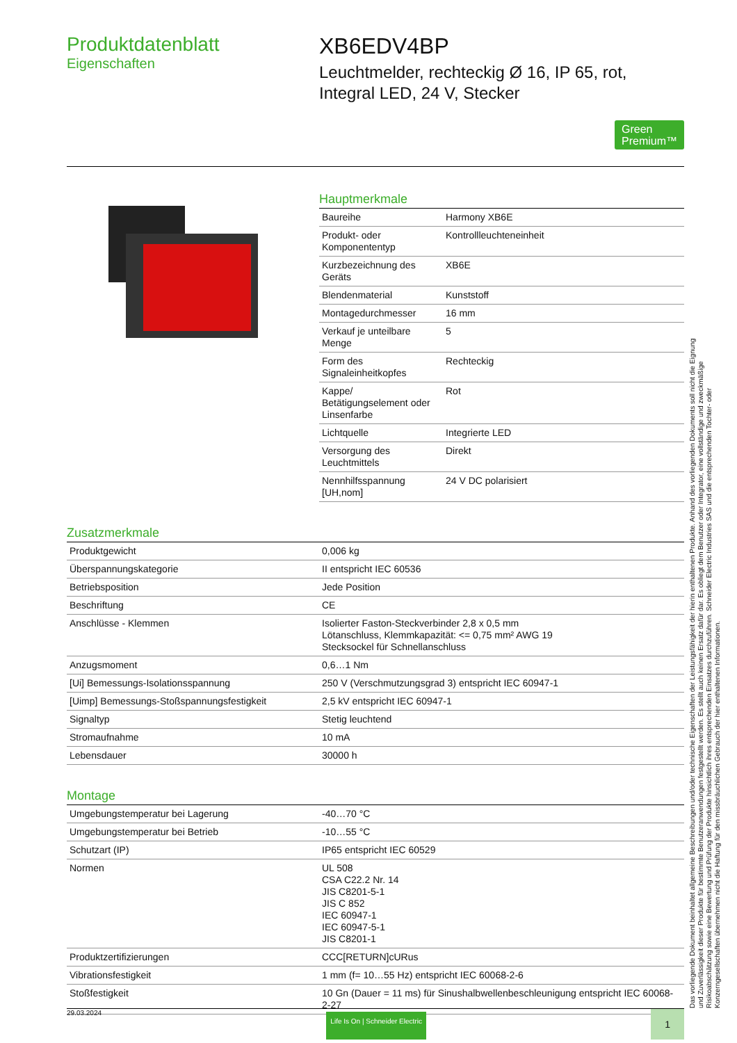Produktdatenblatt
Eigenschaften
XB6EDV4BP
Leuchtmelder, rechteckig Ø 16, IP 65, rot, Integral LED, 24 V, Stecker
Green
Premium™
Hauptmerkmale
| Baureihe | Harmony XB6E |
| Produkt- oder Komponententyp | Kontrollleuchteneinheit |
| Kurzbezeichnung des Geräts | XB6E |
| Blendenmaterial | Kunststoff |
| Montagedurchmesser | 16 mm |
| Verkauf je unteilbare Menge | 5 |
| Form des Signaleinheitkopfes | Rechteckig |
| Kappe/ Betätigungselement oder Linsenfarbe | Rot |
| Lichtquelle | Integrierte LED |
| Versorgung des Leuchtmittels | Direkt |
| Nennhilfsspannung [UH,nom] | 24 V DC polarisiert |
Zusatzmerkmale
| Produktgewicht | 0,006 kg |
| Überspannungskategorie | II entspricht IEC 60536 |
| Betriebsposition | Jede Position |
| Beschriftung | CE |
| Anschlüsse - Klemmen | Isolierter Faston-Steckverbinder 2,8 x 0,5 mm Lötanschluss, Klemmkapazität: <= 0,75 mm² AWG 19 Stecksockel für Schnellanschluss |
| Anzugsmoment | 0,6…1 Nm |
| [Ui] Bemessungs-Isolationsspannung | 250 V (Verschmutzungsgrad 3) entspricht IEC 60947-1 |
| [Uimp] Bemessungs-Stoßspannungsfestigkeit | 2,5 kV entspricht IEC 60947-1 |
| Signaltyp | Stetig leuchtend |
| Stromaufnahme | 10 mA |
| Lebensdauer | 30000 h |
Montage
| Umgebungstemperatur bei Lagerung | -40…70 °C |
| Umgebungstemperatur bei Betrieb | -10…55 °C |
| Schutzart (IP) | IP65 entspricht IEC 60529 |
| Normen | UL 508 CSA C22.2 Nr. 14 JIS C8201-5-1 JIS C 852 IEC 60947-1 IEC 60947-5-1 JIS C8201-1 |
| Produktzertifizierungen | CCC[RETURN]cURus |
| Vibrationsfestigkeit | 1 mm (f= 10…55 Hz) entspricht IEC 60068-2-6 |
| Stoßfestigkeit | 10 Gn (Dauer = 11 ms) für Sinushalbwellenbeschleunigung entspricht IEC 60068-2-27 |
Das vorliegende Dokument beinhaltet allgemeine Beschreibungen und/oder technische Eigenschaften der Leistungsfähigkeit der hierin enthaltenen Produkte. Anhand des vorliegenden Dokuments soll nicht die Eignung und Zuverlässigkeit dieser Produkte für bestimmte Benutzeranwendungen festgestellt werden. Es stellt auch keinen Ersatz dafür dar. Es obliegt dem Benutzer oder Integrator, eine vollständige und zweckmäßige Risikoabschätzung sowie eine Bewertung und Prüfung der Produkte hinsichtlich ihres entsprechenden Einsatzes durchzuführen. Schneider Electric Industries SAS und die entsprechenden Tochter- oder Konzerngesellschaften übernehmen nicht die Haftung für den missbräuchlichen Gebrauch der hier enthaltenen Informationen.
29.03.2024 Life Is On | Schneider Electric 1